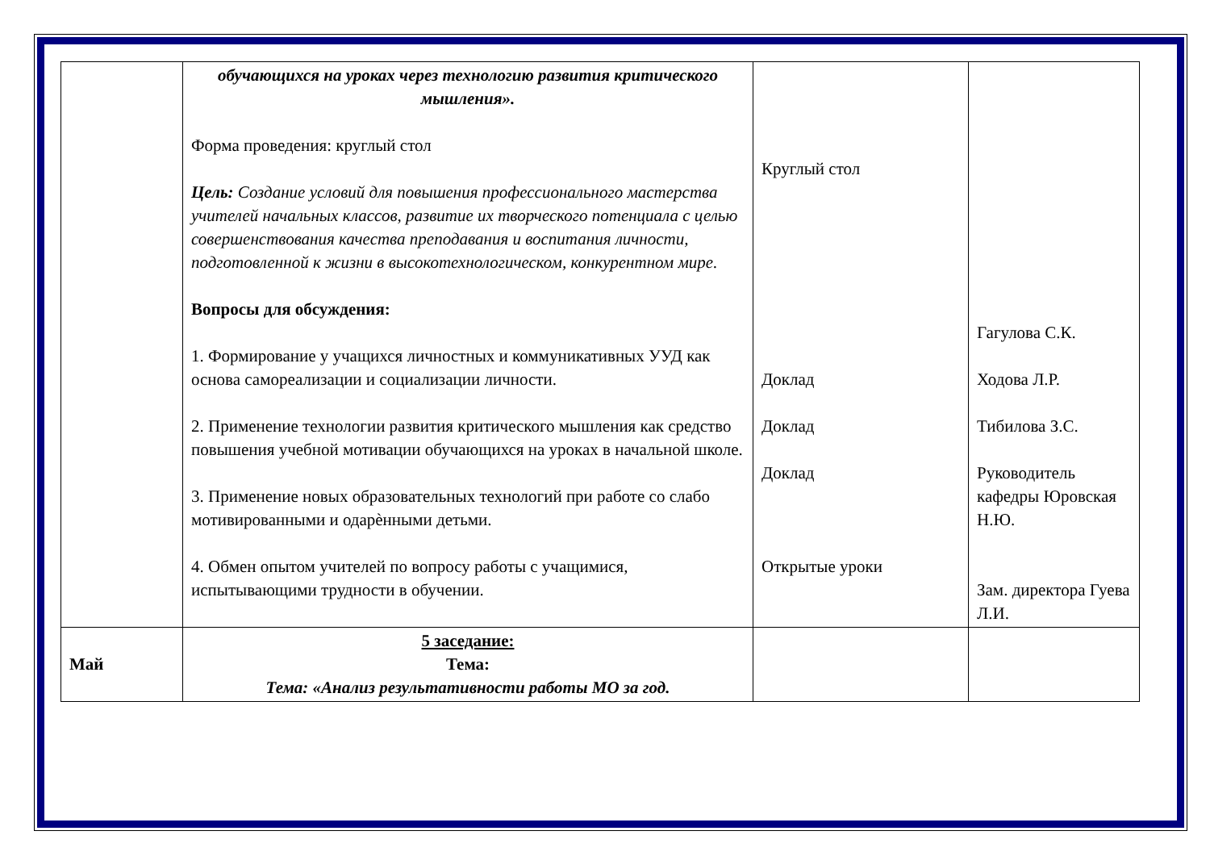| | обучающихся на уроках через технологию развития критического мышления». Форма проведения: круглый стол Цель: Создание условий для повышения профессионального мастерства учителей начальных классов, развитие их творческого потенциала с целью совершенствования качества преподавания и воспитания личности, подготовленной к жизни в высокотехнологическом, конкурентном мире. Вопросы для обсуждения: 1. Формирование у учащихся личностных и коммуникативных УУД как основа самореализации и социализации личности. 2. Применение технологии развития критического мышления как средство повышения учебной мотивации обучающихся на уроках в начальной школе. 3. Применение новых образовательных технологий при работе со слабо мотивированными и одарѐнными детьми. 4. Обмен опытом учителей по вопросу работы с учащимися, испытывающими трудности в обучении. | Круглый стол Доклад Доклад Доклад Открытые уроки | Гагулова С.К. Ходова Л.Р. Тибилова З.С. Руководитель кафедры Юровская Н.Ю. Зам. директора Гуева Л.И. |
| Май | 5 заседание: Тема: Тема: «Анализ результативности работы МО за год. | | |